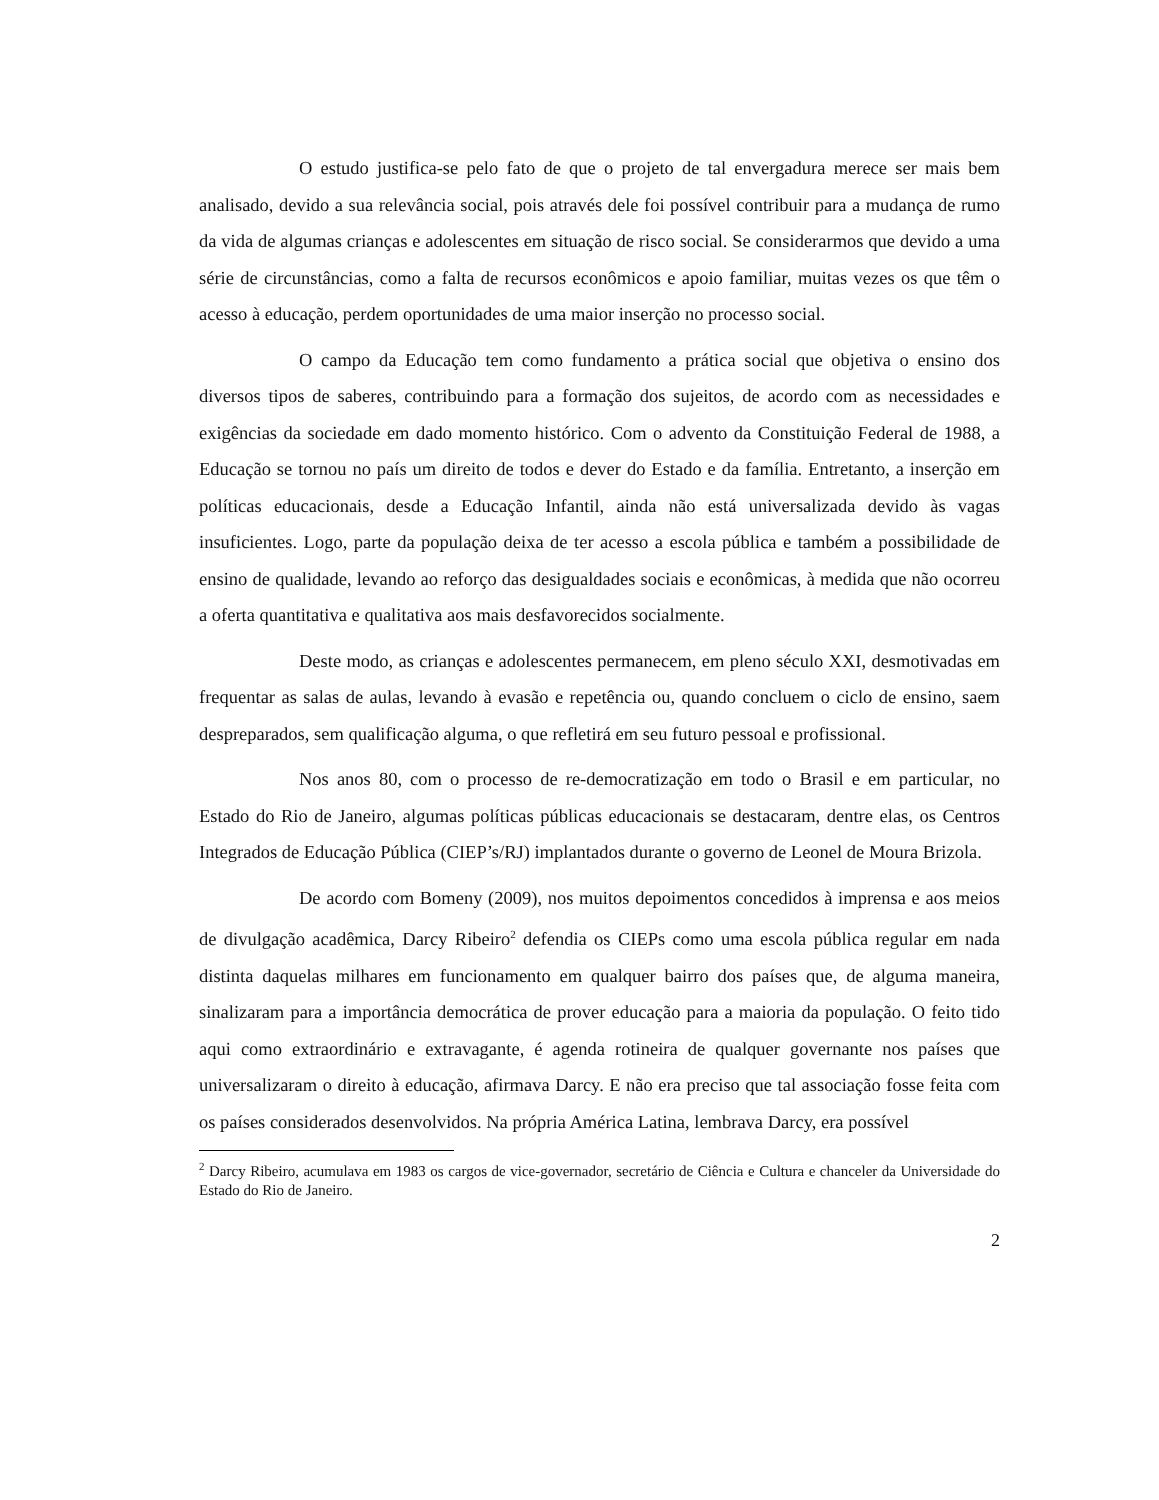O estudo justifica-se pelo fato de que o projeto de tal envergadura merece ser mais bem analisado, devido a sua relevância social, pois através dele foi possível contribuir para a mudança de rumo da vida de algumas crianças e adolescentes em situação de risco social. Se considerarmos que devido a uma série de circunstâncias, como a falta de recursos econômicos e apoio familiar, muitas vezes os que têm o acesso à educação, perdem oportunidades de uma maior inserção no processo social.
O campo da Educação tem como fundamento a prática social que objetiva o ensino dos diversos tipos de saberes, contribuindo para a formação dos sujeitos, de acordo com as necessidades e exigências da sociedade em dado momento histórico. Com o advento da Constituição Federal de 1988, a Educação se tornou no país um direito de todos e dever do Estado e da família. Entretanto, a inserção em políticas educacionais, desde a Educação Infantil, ainda não está universalizada devido às vagas insuficientes. Logo, parte da população deixa de ter acesso a escola pública e também a possibilidade de ensino de qualidade, levando ao reforço das desigualdades sociais e econômicas, à medida que não ocorreu a oferta quantitativa e qualitativa aos mais desfavorecidos socialmente.
Deste modo, as crianças e adolescentes permanecem, em pleno século XXI, desmotivadas em frequentar as salas de aulas, levando à evasão e repetência ou, quando concluem o ciclo de ensino, saem despreparados, sem qualificação alguma, o que refletirá em seu futuro pessoal e profissional.
Nos anos 80, com o processo de re-democratização em todo o Brasil e em particular, no Estado do Rio de Janeiro, algumas políticas públicas educacionais se destacaram, dentre elas, os Centros Integrados de Educação Pública (CIEP’s/RJ) implantados durante o governo de Leonel de Moura Brizola.
De acordo com Bomeny (2009), nos muitos depoimentos concedidos à imprensa e aos meios de divulgação acadêmica, Darcy Ribeiro<sup>2</sup> defendia os CIEPs como uma escola pública regular em nada distinta daquelas milhares em funcionamento em qualquer bairro dos países que, de alguma maneira, sinalizaram para a importância democrática de prover educação para a maioria da população. O feito tido aqui como extraordinário e extravagante, é agenda rotineira de qualquer governante nos países que universalizaram o direito à educação, afirmava Darcy. E não era preciso que tal associação fosse feita com os países considerados desenvolvidos. Na própria América Latina, lembrava Darcy, era possível
<sup>2</sup> Darcy Ribeiro, acumulava em 1983 os cargos de vice-governador, secretário de Ciência e Cultura e chanceler da Universidade do Estado do Rio de Janeiro.
2